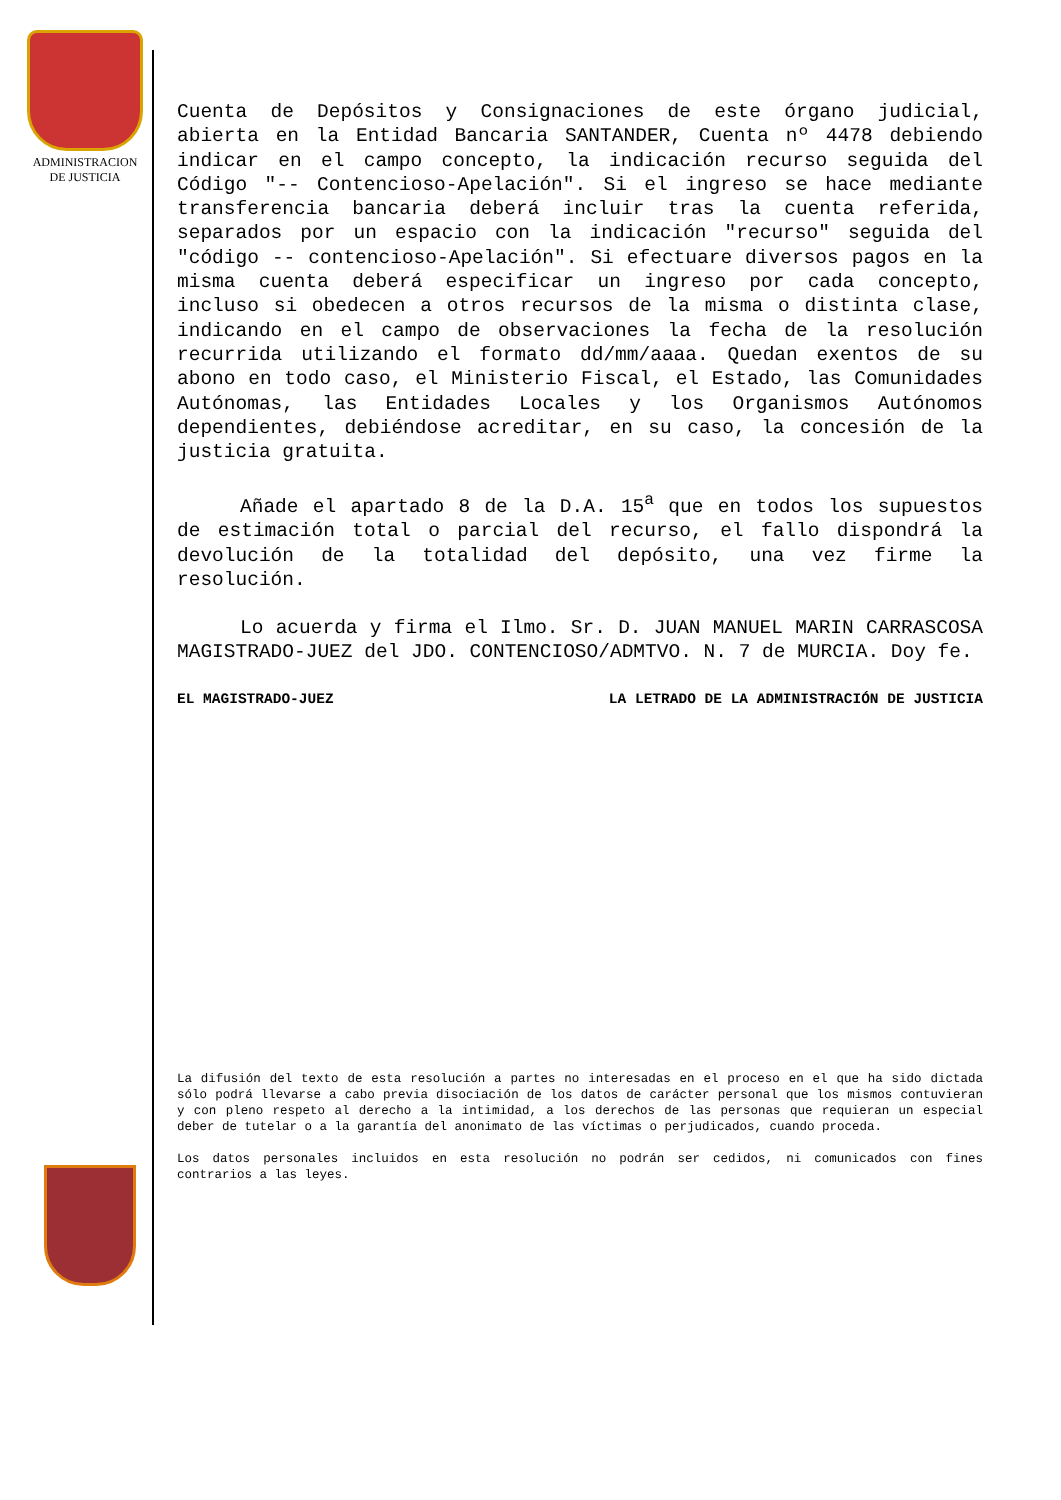ADMINISTRACION
DE JUSTICIA
Cuenta de Depósitos y Consignaciones de este órgano judicial, abierta en la Entidad Bancaria SANTANDER, Cuenta nº 4478 debiendo indicar en el campo concepto, la indicación recurso seguida del Código "-- Contencioso-Apelación". Si el ingreso se hace mediante transferencia bancaria deberá incluir tras la cuenta referida, separados por un espacio con la indicación "recurso" seguida del "código -- contencioso-Apelación". Si efectuare diversos pagos en la misma cuenta deberá especificar un ingreso por cada concepto, incluso si obedecen a otros recursos de la misma o distinta clase, indicando en el campo de observaciones la fecha de la resolución recurrida utilizando el formato dd/mm/aaaa. Quedan exentos de su abono en todo caso, el Ministerio Fiscal, el Estado, las Comunidades Autónomas, las Entidades Locales y los Organismos Autónomos dependientes, debiéndose acreditar, en su caso, la concesión de la justicia gratuita.
Añade el apartado 8 de la D.A. 15<sup>a</sup> que en todos los supuestos de estimación total o parcial del recurso, el fallo dispondrá la devolución de la totalidad del depósito, una vez firme la resolución.
Lo acuerda y firma el Ilmo. Sr. D. JUAN MANUEL MARIN CARRASCOSA MAGISTRADO-JUEZ del JDO. CONTENCIOSO/ADMTVO. N. 7 de MURCIA. Doy fe.
EL MAGISTRADO-JUEZ LA LETRADO DE LA ADMINISTRACIÓN DE JUSTICIA
La difusión del texto de esta resolución a partes no interesadas en el proceso en el que ha sido dictada sólo podrá llevarse a cabo previa disociación de los datos de carácter personal que los mismos contuvieran y con pleno respeto al derecho a la intimidad, a los derechos de las personas que requieran un especial deber de tutelar o a la garantía del anonimato de las víctimas o perjudicados, cuando proceda.
Los datos personales incluidos en esta resolución no podrán ser cedidos, ni comunicados con fines contrarios a las leyes.